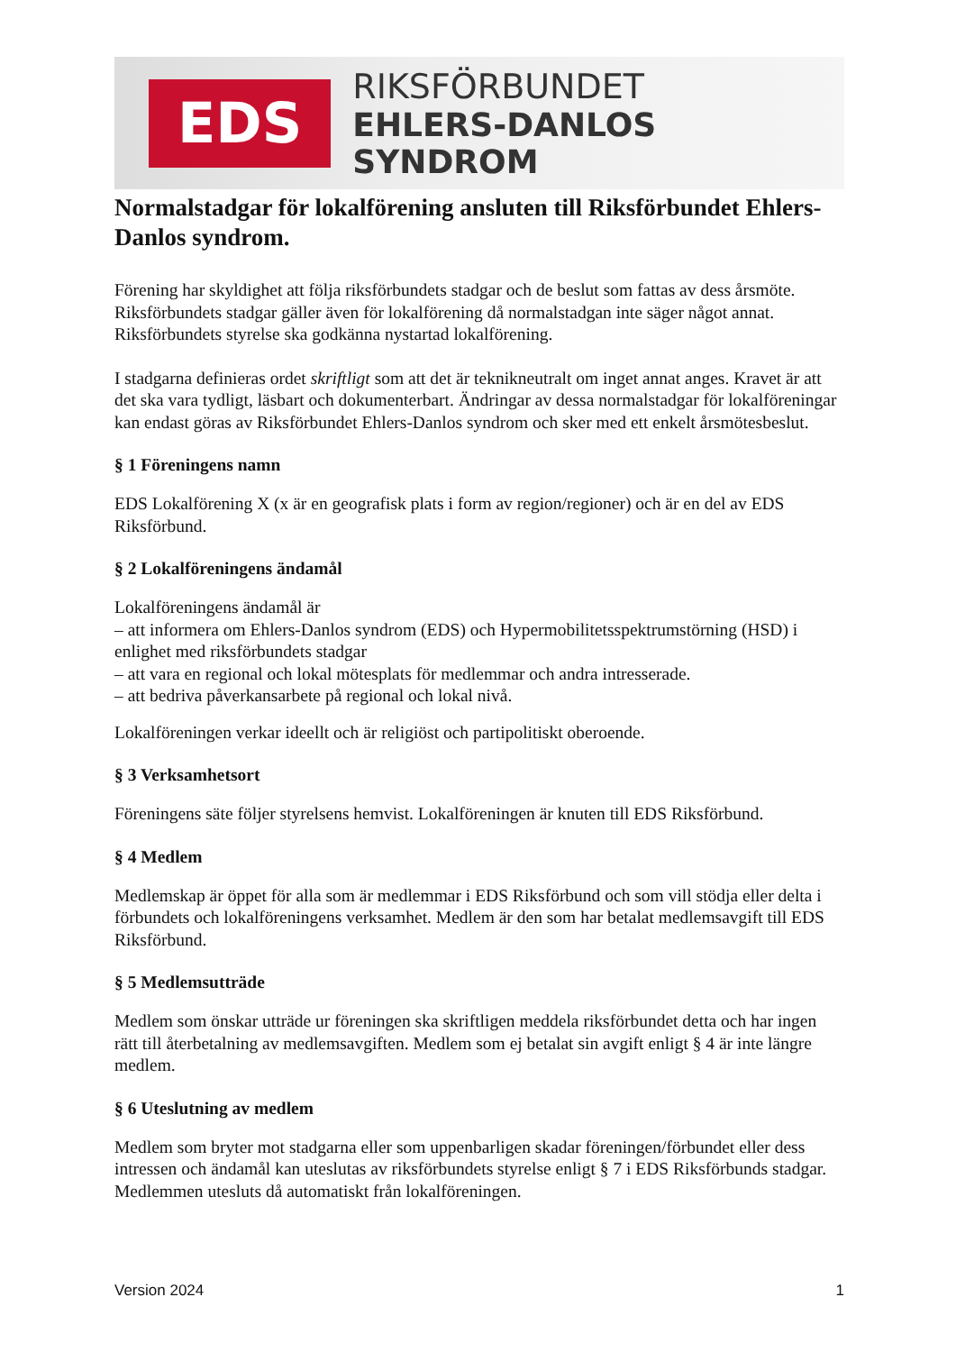EDS
RIKSFÖRBUNDET
EHLERS-DANLOS SYNDROM
Normalstadgar för lokalförening ansluten till Riksförbundet Ehlers-Danlos syndrom.
Förening har skyldighet att följa riksförbundets stadgar och de beslut som fattas av dess årsmöte. Riksförbundets stadgar gäller även för lokalförening då normalstadgan inte säger något annat. Riksförbundets styrelse ska godkänna nystartad lokalförening.
I stadgarna definieras ordet skriftligt som att det är teknikneutralt om inget annat anges. Kravet är att det ska vara tydligt, läsbart och dokumenterbart. Ändringar av dessa normalstadgar för lokalföreningar kan endast göras av Riksförbundet Ehlers-Danlos syndrom och sker med ett enkelt årsmötesbeslut.
§ 1 Föreningens namn
EDS Lokalförening X (x är en geografisk plats i form av region/regioner) och är en del av EDS Riksförbund.
§ 2 Lokalföreningens ändamål
Lokalföreningens ändamål är
– att informera om Ehlers-Danlos syndrom (EDS) och Hypermobilitetsspektrumstörning (HSD) i enlighet med riksförbundets stadgar
– att vara en regional och lokal mötesplats för medlemmar och andra intresserade.
– att bedriva påverkansarbete på regional och lokal nivå.
Lokalföreningen verkar ideellt och är religiöst och partipolitiskt oberoende.
§ 3 Verksamhetsort
Föreningens säte följer styrelsens hemvist. Lokalföreningen är knuten till EDS Riksförbund.
§ 4 Medlem
Medlemskap är öppet för alla som är medlemmar i EDS Riksförbund och som vill stödja eller delta i förbundets och lokalföreningens verksamhet. Medlem är den som har betalat medlemsavgift till EDS Riksförbund.
§ 5 Medlemsutträde
Medlem som önskar utträde ur föreningen ska skriftligen meddela riksförbundet detta och har ingen rätt till återbetalning av medlemsavgiften. Medlem som ej betalat sin avgift enligt § 4 är inte längre medlem.
§ 6 Uteslutning av medlem
Medlem som bryter mot stadgarna eller som uppenbarligen skadar föreningen/förbundet eller dess intressen och ändamål kan uteslutas av riksförbundets styrelse enligt § 7 i EDS Riksförbunds stadgar. Medlemmen utesluts då automatiskt från lokalföreningen.
Version 2024 1